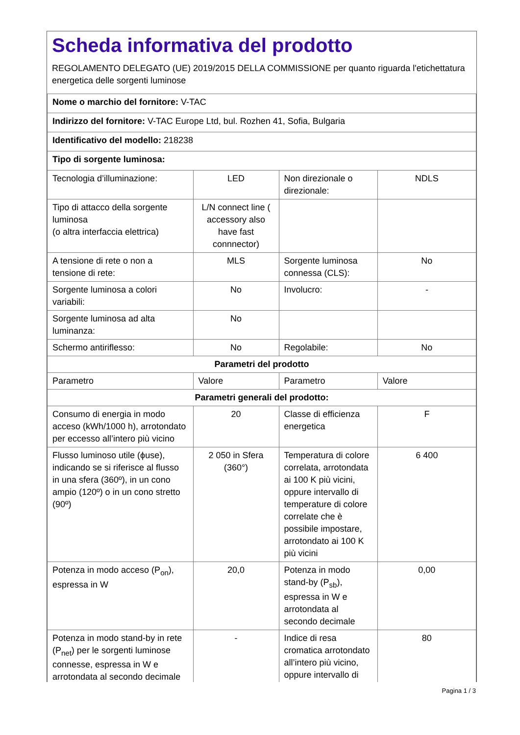Scheda informativa del prodotto
REGOLAMENTO DELEGATO (UE) 2019/2015 DELLA COMMISSIONE per quanto riguarda l'etichettatura energetica delle sorgenti luminose
| Nome o marchio del fornitore: V-TAC | | | |
| Indirizzo del fornitore: V-TAC Europe Ltd, bul. Rozhen 41, Sofia, Bulgaria | | | |
| Identificativo del modello: 218238 | | | |
| Tipo di sorgente luminosa: | | | |
| Tecnologia d’illuminazione: | LED | Non direzionale o direzionale: | NDLS |
| Tipo di attacco della sorgente luminosa (o altra interfaccia elettrica) | L/N connect line ( accessory also have fast connnector) | | |
| A tensione di rete o non a tensione di rete: | MLS | Sorgente luminosa connessa (CLS): | No |
| Sorgente luminosa a colori variabili: | No | Involucro: | - |
| Sorgente luminosa ad alta luminanza: | No | | |
| Schermo antiriflesso: | No | Regolabile: | No |
| Parametri del prodotto | | | |
| Parametro | Valore | Parametro | Valore |
| Parametri generali del prodotto: | | | |
| Consumo di energia in modo acceso (kWh/1000 h), arrotondato per eccesso all’intero più vicino | 20 | Classe di efficienza energetica | F |
| Flusso luminoso utile (ϕuse), indicando se si riferisce al flusso in una sfera (360º), in un cono ampio (120º) o in un cono stretto (90º) | 2 050 in Sfera (360°) | Temperatura di colore correlata, arrotondata ai 100 K più vicini, oppure intervallo di temperature di colore correlate che è possibile impostare, arrotondato ai 100 K più vicini | 6 400 |
| Potenza in modo acceso (P<sub>on</sub>), espressa in W | 20,0 | Potenza in modo stand-by (P<sub>sb</sub>), espressa in W e arrotondata al secondo decimale | 0,00 |
| Potenza in modo stand-by in rete (P<sub>net</sub>) per le sorgenti luminose connesse, espressa in W e arrotondata al secondo decimale | - | Indice di resa cromatica arrotondato all’intero più vicino, oppure intervallo di | 80 |
Pagina 1 / 3